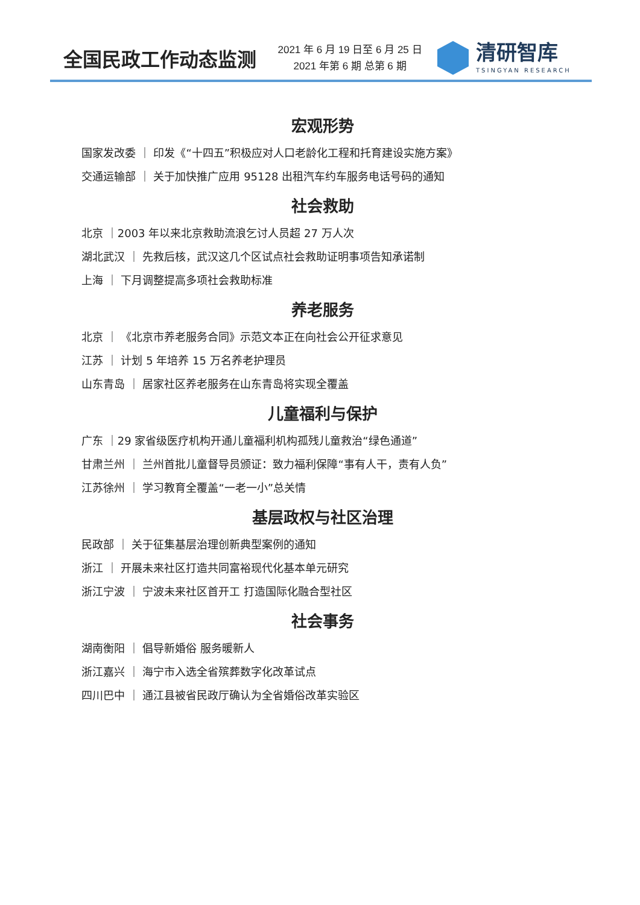全国民政工作动态监测
2021 年 6 月 19 日至 6 月 25 日
2021 年第 6 期 总第 6 期
清研智库
TSINGYAN RESEARCH
宏观形势
国家发改委 ｜ 印发《“十四五”积极应对人口老龄化工程和托育建设实施方案》
交通运输部 ｜ 关于加快推广应用 95128 出租汽车约车服务电话号码的通知
社会救助
北京 ｜2003 年以来北京救助流浪乞讨人员超 27 万人次
湖北武汉 ｜ 先救后核，武汉这几个区试点社会救助证明事项告知承诺制
上海 ｜ 下月调整提高多项社会救助标准
养老服务
北京 ｜ 《北京市养老服务合同》示范文本正在向社会公开征求意见
江苏 ｜ 计划 5 年培养 15 万名养老护理员
山东青岛 ｜ 居家社区养老服务在山东青岛将实现全覆盖
儿童福利与保护
广东 ｜29 家省级医疗机构开通儿童福利机构孤残儿童救治“绿色通道”
甘肃兰州 ｜ 兰州首批儿童督导员颁证：致力福利保障“事有人干，责有人负”
江苏徐州 ｜ 学习教育全覆盖“一老一小”总关情
基层政权与社区治理
民政部 ｜ 关于征集基层治理创新典型案例的通知
浙江 ｜ 开展未来社区打造共同富裕现代化基本单元研究
浙江宁波 ｜ 宁波未来社区首开工 打造国际化融合型社区
社会事务
湖南衡阳 ｜ 倡导新婚俗 服务暖新人
浙江嘉兴 ｜ 海宁市入选全省殡葬数字化改革试点
四川巴中 ｜ 通江县被省民政厅确认为全省婚俗改革实验区